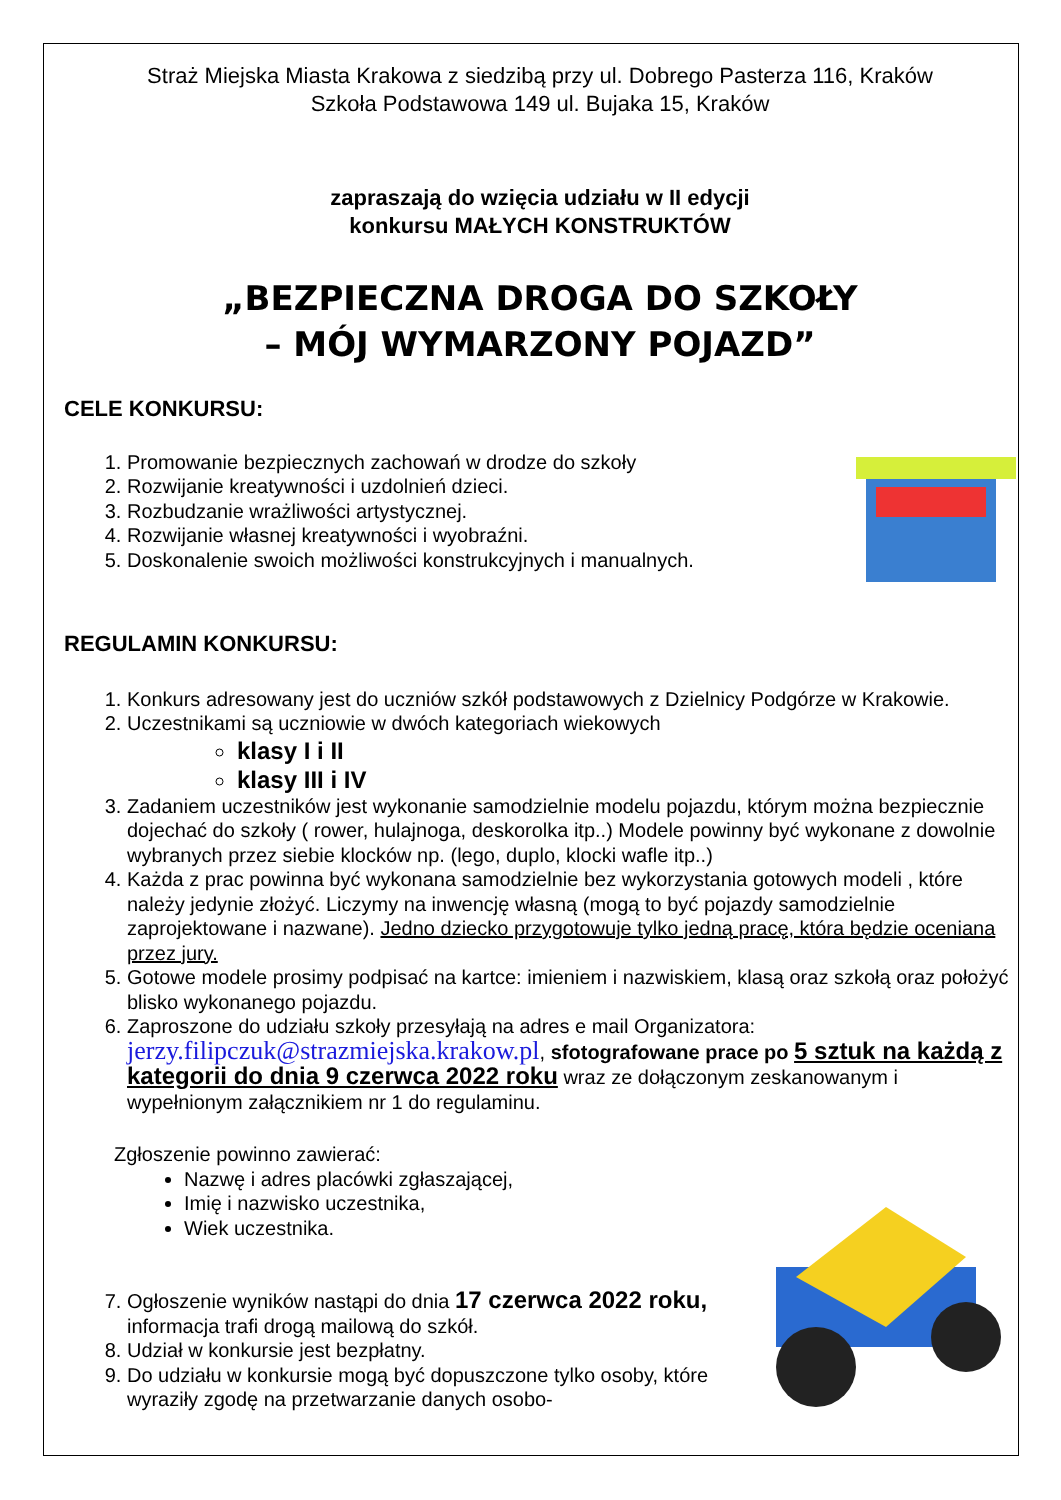Straż Miejska Miasta Krakowa z siedzibą przy ul. Dobrego Pasterza 116, Kraków
Szkoła Podstawowa 149 ul. Bujaka 15, Kraków
zapraszają do wzięcia udziału w II edycji
konkursu MAŁYCH KONSTRUKTÓW
„BEZPIECZNA DROGA DO SZKOŁY
– MÓJ WYMARZONY POJAZD”
CELE KONKURSU:
1. Promowanie bezpiecznych zachowań w drodze do szkoły
2. Rozwijanie kreatywności i uzdolnień dzieci.
3. Rozbudzanie wrażliwości artystycznej.
4. Rozwijanie własnej kreatywności i wyobraźni.
5. Doskonalenie swoich możliwości konstrukcyjnych i manualnych.
REGULAMIN KONKURSU:
1. Konkurs adresowany jest do uczniów szkół podstawowych z Dzielnicy Podgórze w Krakowie.
2. Uczestnikami są uczniowie w dwóch kategoriach wiekowych
klasy I i II
klasy III i IV
3. Zadaniem uczestników jest wykonanie samodzielnie modelu pojazdu, którym można bezpiecznie dojechać do szkoły ( rower, hulajnoga, deskorolka itp..) Modele powinny być wykonane z dowolnie wybranych przez siebie klocków np. (lego, duplo, klocki wafle itp..)
4. Każda z prac powinna być wykonana samodzielnie bez wykorzystania gotowych modeli , które należy jedynie złożyć. Liczymy na inwencję własną (mogą to być pojazdy samodzielnie zaprojektowane i nazwane). Jedno dziecko przygotowuje tylko jedną pracę, która będzie oceniana przez jury.
5. Gotowe modele prosimy podpisać na kartce: imieniem i nazwiskiem, klasą oraz szkołą oraz położyć blisko wykonanego pojazdu.
6. Zaproszone do udziału szkoły przesyłają na adres e mail Organizatora: jerzy.filipczuk@strazmiejska.krakow.pl, sfotografowane prace po 5 sztuk na każdą z kategorii do dnia 9 czerwca 2022 roku wraz ze dołączonym zeskanowanym i wypełnionym załącznikiem nr 1 do regulaminu.
Zgłoszenie powinno zawierać:
Nazwę i adres placówki zgłaszającej,
Imię i nazwisko uczestnika,
Wiek uczestnika.
7. Ogłoszenie wyników nastąpi do dnia 17 czerwca 2022 roku, informacja trafi drogą mailową do szkół.
8. Udział w konkursie jest bezpłatny.
9. Do udziału w konkursie mogą być dopuszczone tylko osoby, które wyraziły zgodę na przetwarzanie danych osobo-